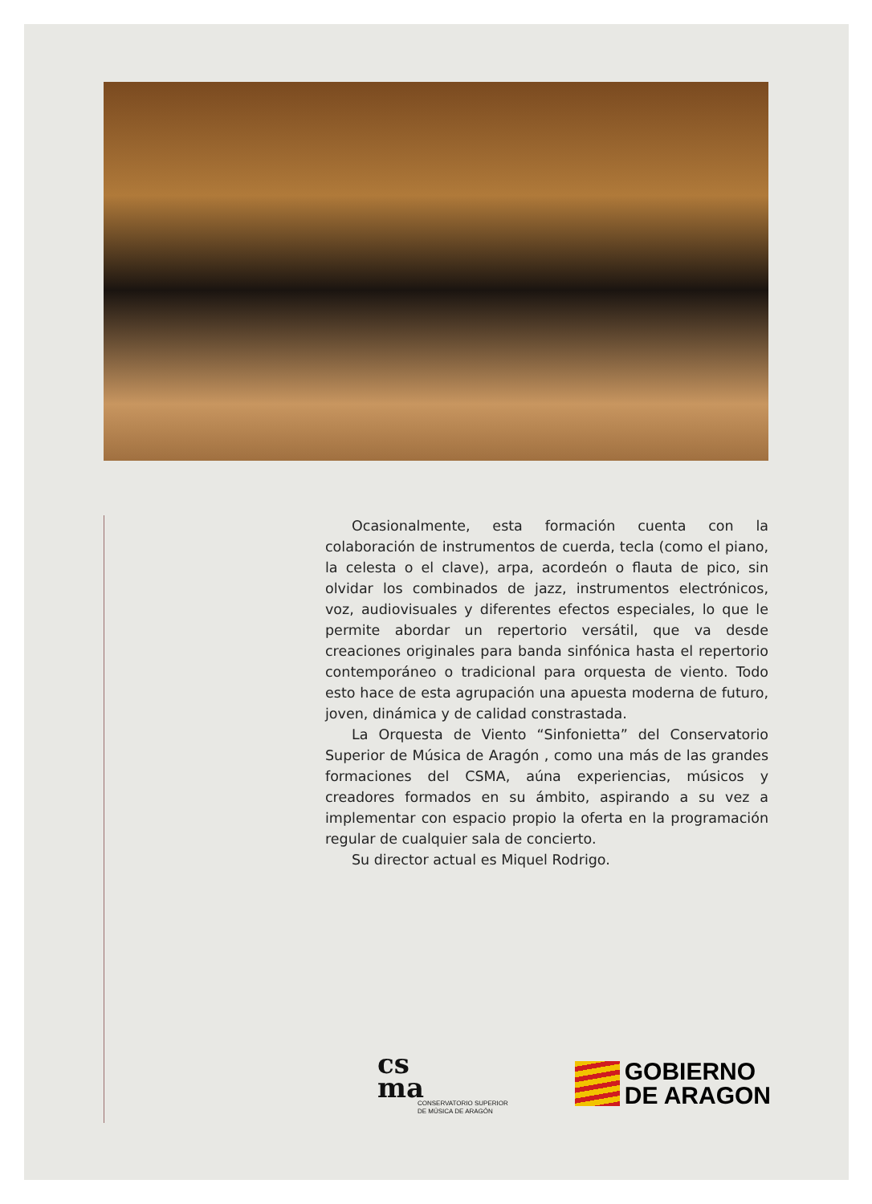Ocasionalmente, esta formación cuenta con la colaboración de instrumentos de cuerda, tecla (como el piano, la celesta o el clave), arpa, acordeón o flauta de pico, sin olvidar los combinados de jazz, instrumentos electrónicos, voz, audiovisuales y diferentes efectos especiales, lo que le permite abordar un repertorio versátil, que va desde creaciones originales para banda sinfónica hasta el repertorio contemporáneo o tradicional para orquesta de viento. Todo esto hace de esta agrupación una apuesta moderna de futuro, joven, dinámica y de calidad constrastada.
La Orquesta de Viento “Sinfonietta” del Conservatorio Superior de Música de Aragón , como una más de las grandes formaciones del CSMA, aúna experiencias, músicos y creadores formados en su ámbito, aspirando a su vez a implementar con espacio propio la oferta en la programación regular de cualquier sala de concierto.
Su director actual es Miquel Rodrigo.
cs
ma
CONSERVATORIO SUPERIOR
DE MÚSICA DE ARAGÓN
GOBIERNO
DE ARAGON